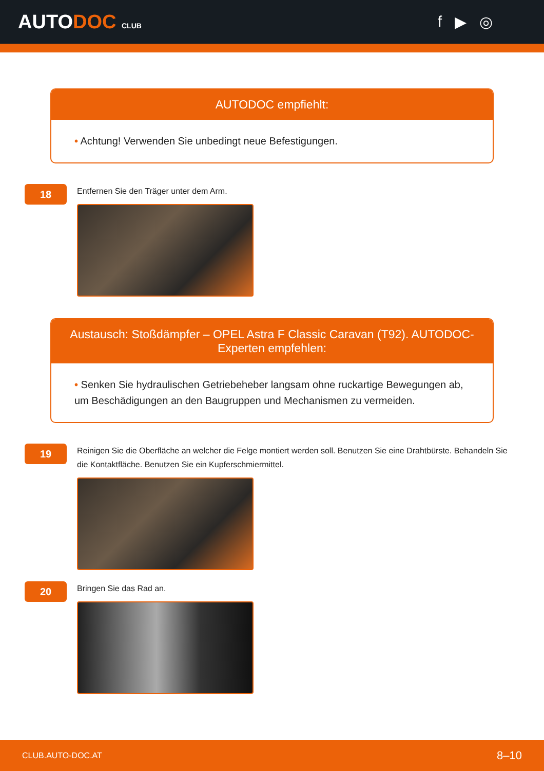AUTODOC CLUB
f ▶ ◎
AUTODOC empfiehlt:
• Achtung! Verwenden Sie unbedingt neue Befestigungen.
18
Entfernen Sie den Träger unter dem Arm.
Austausch: Stoßdämpfer – OPEL Astra F Classic Caravan (T92). AUTODOC-Experten empfehlen:
• Senken Sie hydraulischen Getriebeheber langsam ohne ruckartige Bewegungen ab, um Beschädigungen an den Baugruppen und Mechanismen zu vermeiden.
19
Reinigen Sie die Oberfläche an welcher die Felge montiert werden soll. Benutzen Sie eine Drahtbürste. Behandeln Sie die Kontaktfläche. Benutzen Sie ein Kupferschmiermittel.
20
Bringen Sie das Rad an.
CLUB.AUTO-DOC.AT 8–10